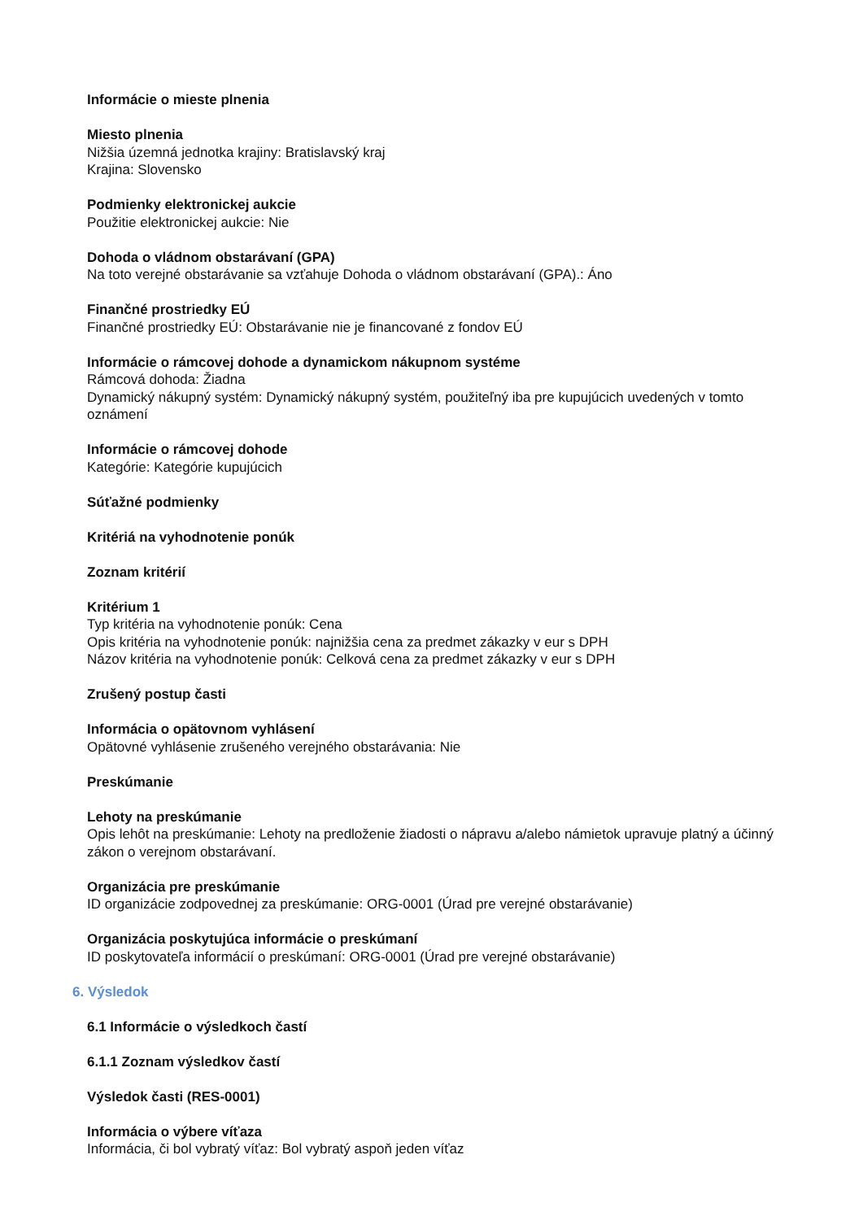Informácie o mieste plnenia
Miesto plnenia
Nižšia územná jednotka krajiny: Bratislavský kraj
Krajina: Slovensko
Podmienky elektronickej aukcie
Použitie elektronickej aukcie: Nie
Dohoda o vládnom obstarávaní (GPA)
Na toto verejné obstarávanie sa vzťahuje Dohoda o vládnom obstarávaní (GPA).: Áno
Finančné prostriedky EÚ
Finančné prostriedky EÚ: Obstarávanie nie je financované z fondov EÚ
Informácie o rámcovej dohode a dynamickom nákupnom systéme
Rámcová dohoda: Žiadna
Dynamický nákupný systém: Dynamický nákupný systém, použiteľný iba pre kupujúcich uvedených v tomto oznámení
Informácie o rámcovej dohode
Kategórie: Kategórie kupujúcich
Súťažné podmienky
Kritériá na vyhodnotenie ponúk
Zoznam kritérií
Kritérium 1
Typ kritéria na vyhodnotenie ponúk: Cena
Opis kritéria na vyhodnotenie ponúk: najnižšia cena za predmet zákazky v eur s DPH
Názov kritéria na vyhodnotenie ponúk: Celková cena za predmet zákazky v eur s DPH
Zrušený postup časti
Informácia o opätovnom vyhlásení
Opätovné vyhlásenie zrušeného verejného obstarávania: Nie
Preskúmanie
Lehoty na preskúmanie
Opis lehôt na preskúmanie: Lehoty na predloženie žiadosti o nápravu a/alebo námietok upravuje platný a účinný zákon o verejnom obstarávaní.
Organizácia pre preskúmanie
ID organizácie zodpovednej za preskúmanie: ORG-0001 (Úrad pre verejné obstarávanie)
Organizácia poskytujúca informácie o preskúmaní
ID poskytovateľa informácií o preskúmaní: ORG-0001 (Úrad pre verejné obstarávanie)
6. Výsledok
6.1 Informácie o výsledkoch častí
6.1.1 Zoznam výsledkov častí
Výsledok časti (RES-0001)
Informácia o výbere víťaza
Informácia, či bol vybratý víťaz: Bol vybratý aspoň jeden víťaz